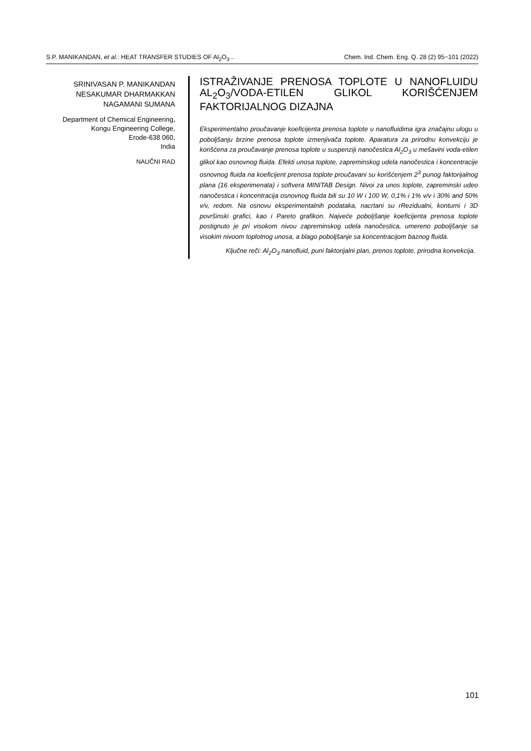S.P. MANIKANDAN, et al.: HEAT TRANSFER STUDIES OF Al<sub>2</sub>O<sub>3</sub>... Chem. Ind. Chem. Eng. Q. 28 (2) 95−101 (2022)
SRINIVASAN P. MANIKANDAN
NESAKUMAR DHARMAKKAN
NAGAMANI SUMANA
Department of Chemical Engineering,
Kongu Engineering College,
Erode-638 060,
India
NAUČNI RAD
ISTRAŽIVANJE PRENOSA TOPLOTE U NANOFLUIDU AL<sub>2</sub>O<sub>3</sub>/VODA-ETILEN GLIKOL KORIŠĆENJEM FAKTORIJALNOG DIZAJNA
Eksperimentalno proučavanje koeficijenta prenosa toplote u nanofluidima igra značajnu ulogu u poboljšanju brzine prenosa toplote izmenjivača toplote. Aparatura za prirodnu konvekciju je korišćena za proučavanje prenosa toplote u suspenziji nanočestica Al<sub>2</sub>O<sub>3</sub> u mešavini voda-etilen glikol kao osnovnog fluida. Efekti unosa toplote, zapreminskog udela nanočestica i koncentracije osnovnog fluida na koeficijent prenosa toplote proučavani su korišćenjem 2<sup>3</sup> punog faktorijalnog plana (16 eksperimenata) i softvera MINITAB Design. Nivoi za unos toplote, zapreminski udeo nanočestica i koncentracija osnovnog fluida bili su 10 W i 100 W, 0,1% i 1% v/v i 30% and 50% v/v, redom. Na osnovu eksperimentalnih podataka, nacrtani su rRezidualni, konturni i 3D površinski grafici, kao i Pareto grafikon. Najveće poboljšanje koeficijenta prenosa toplote postignuto je pri visokom nivou zapreminskog udela nanočestica, umereno poboljšanje sa visokim nivoom toplotnog unosa, a blago poboljšanje sa koncentracijom baznog fluida.
Ključne reči: Al<sub>2</sub>O<sub>3</sub> nanofluid, puni faktorijalni plan, prenos toplote, prirodna konvekcija.
101